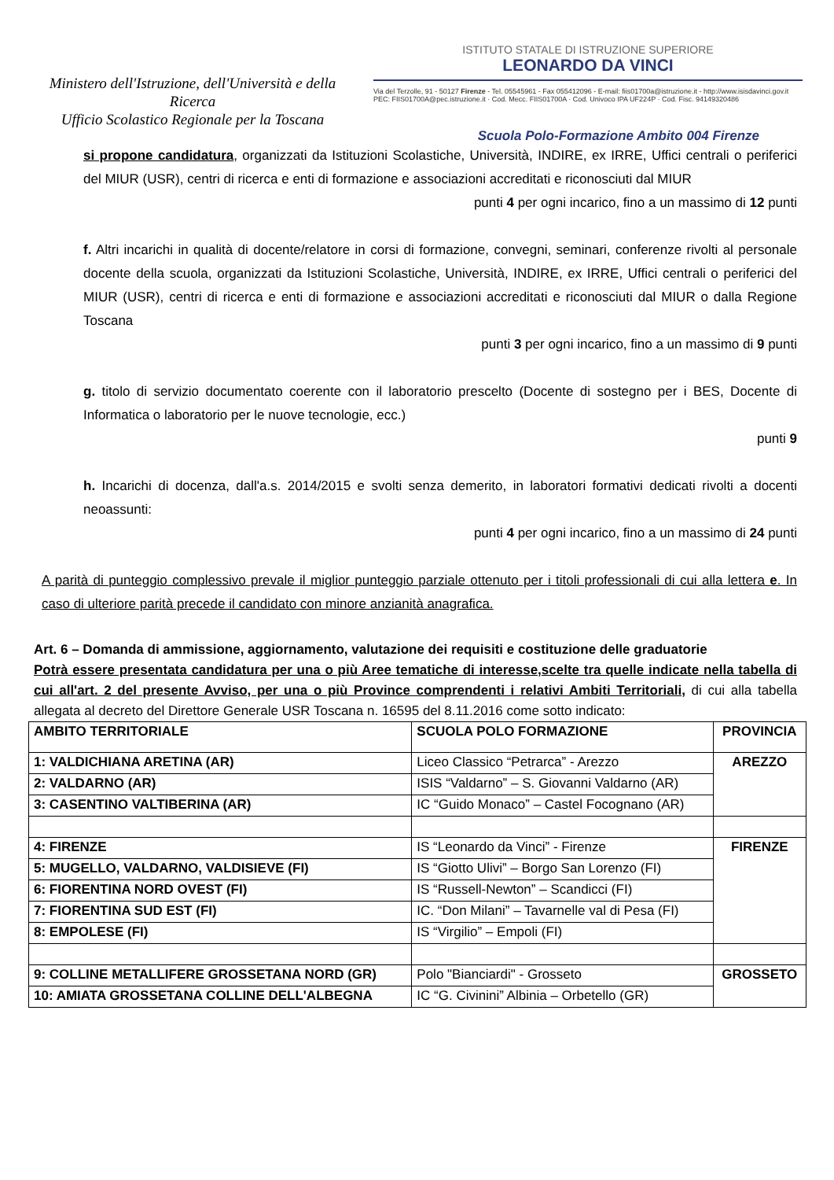Ministero dell'Istruzione, dell'Università e della Ricerca
Ufficio Scolastico Regionale per la Toscana
ISTITUTO STATALE DI ISTRUZIONE SUPERIORE
LEONARDO DA VINCI
Via del Terzolle, 91 - 50127 Firenze - Tel. 05545961 - Fax 055412096 - E-mail: fiis01700a@istruzione.it - http://www.isisdavinci.gov.it
PEC: FIIS01700A@pec.istruzione.it · Cod. Mecc. FIIS01700A · Cod. Univoco IPA UF224P · Cod. Fisc. 94149320486
Scuola Polo-Formazione Ambito 004 Firenze
si propone candidatura, organizzati da Istituzioni Scolastiche, Università, INDIRE, ex IRRE, Uffici centrali o periferici del MIUR (USR), centri di ricerca e enti di formazione e associazioni accreditati e riconosciuti dal MIUR
punti 4 per ogni incarico, fino a un massimo di 12 punti
f. Altri incarichi in qualità di docente/relatore in corsi di formazione, convegni, seminari, conferenze rivolti al personale docente della scuola, organizzati da Istituzioni Scolastiche, Università, INDIRE, ex IRRE, Uffici centrali o periferici del MIUR (USR), centri di ricerca e enti di formazione e associazioni accreditati e riconosciuti dal MIUR o dalla Regione Toscana
punti 3 per ogni incarico, fino a un massimo di 9 punti
g. titolo di servizio documentato coerente con il laboratorio prescelto (Docente di sostegno per i BES, Docente di Informatica o laboratorio per le nuove tecnologie, ecc.)
punti 9
h. Incarichi di docenza, dall'a.s. 2014/2015 e svolti senza demerito, in laboratori formativi dedicati rivolti a docenti neoassunti:
punti 4 per ogni incarico, fino a un massimo di 24 punti
A parità di punteggio complessivo prevale il miglior punteggio parziale ottenuto per i titoli professionali di cui alla lettera e. In caso di ulteriore parità precede il candidato con minore anzianità anagrafica.
Art. 6 – Domanda di ammissione, aggiornamento, valutazione dei requisiti e costituzione delle graduatorie
Potrà essere presentata candidatura per una o più Aree tematiche di interesse,scelte tra quelle indicate nella tabella di cui all'art. 2 del presente Avviso, per una o più Province comprendenti i relativi Ambiti Territoriali, di cui alla tabella allegata al decreto del Direttore Generale USR Toscana n. 16595 del 8.11.2016 come sotto indicato:
| AMBITO TERRITORIALE | SCUOLA POLO FORMAZIONE | PROVINCIA |
| --- | --- | --- |
| 1: VALDICHIANA ARETINA (AR) | Liceo Classico “Petrarca” - Arezzo | AREZZO |
| 2: VALDARNO (AR) | ISIS “Valdarno” – S. Giovanni Valdarno (AR) | |
| 3: CASENTINO VALTIBERINA (AR) | IC “Guido Monaco” – Castel Focognano (AR) | |
| 4: FIRENZE | IS “Leonardo da Vinci” - Firenze | FIRENZE |
| 5: MUGELLO, VALDARNO, VALDISIEVE (FI) | IS “Giotto Ulivi” – Borgo San Lorenzo (FI) | |
| 6: FIORENTINA NORD OVEST (FI) | IS “Russell-Newton” – Scandicci (FI) | |
| 7: FIORENTINA SUD EST (FI) | IC. “Don Milani” – Tavarnelle val di Pesa (FI) | |
| 8: EMPOLESE (FI) | IS “Virgilio” – Empoli (FI) | |
| 9: COLLINE METALLIFERE GROSSETANA NORD (GR) | Polo "Bianciardi" - Grosseto | GROSSETO |
| 10: AMIATA GROSSETANA COLLINE DELL'ALBEGNA | IC “G. Civinini” Albinia – Orbetello (GR) | |